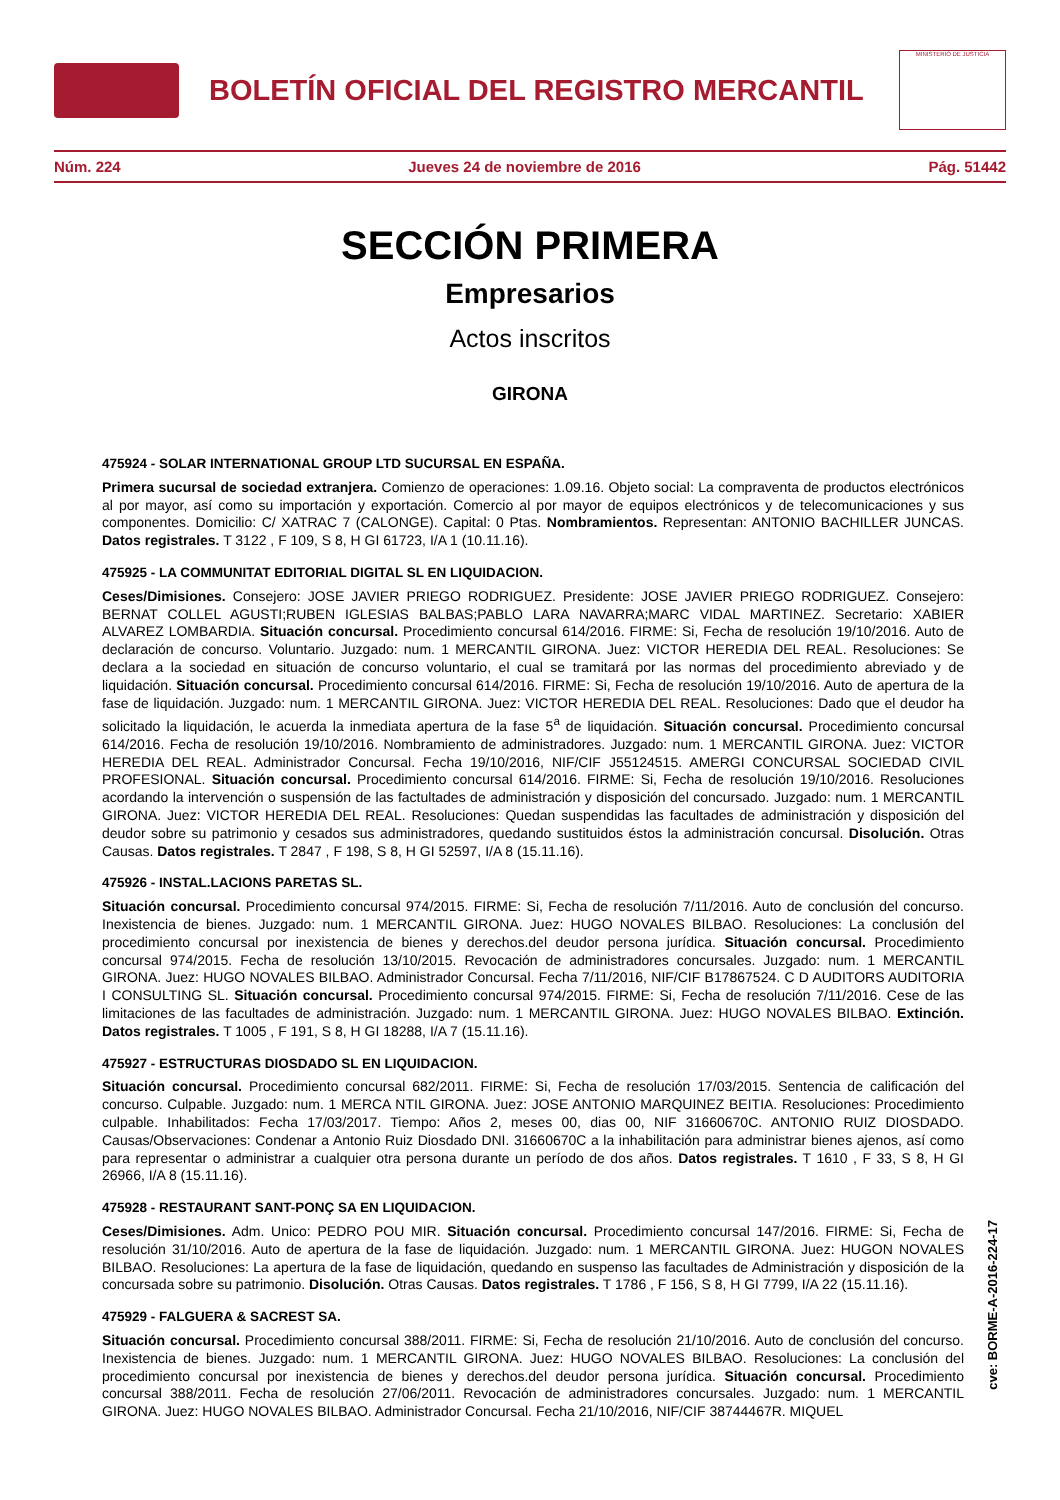BOLETÍN OFICIAL DEL REGISTRO MERCANTIL
MINISTERIO DE JUSTICIA
Núm. 224 Jueves 24 de noviembre de 2016 Pág. 51442
SECCIÓN PRIMERA
Empresarios
Actos inscritos
GIRONA
475924 - SOLAR INTERNATIONAL GROUP LTD SUCURSAL EN ESPAÑA.
Primera sucursal de sociedad extranjera. Comienzo de operaciones: 1.09.16. Objeto social: La compraventa de productos electrónicos al por mayor, así como su importación y exportación. Comercio al por mayor de equipos electrónicos y de telecomunicaciones y sus componentes. Domicilio: C/ XATRAC 7 (CALONGE). Capital: 0 Ptas. Nombramientos. Representan: ANTONIO BACHILLER JUNCAS. Datos registrales. T 3122 , F 109, S 8, H GI 61723, I/A 1 (10.11.16).
475925 - LA COMMUNITAT EDITORIAL DIGITAL SL EN LIQUIDACION.
Ceses/Dimisiones. Consejero: JOSE JAVIER PRIEGO RODRIGUEZ. Presidente: JOSE JAVIER PRIEGO RODRIGUEZ. Consejero: BERNAT COLLEL AGUSTI;RUBEN IGLESIAS BALBAS;PABLO LARA NAVARRA;MARC VIDAL MARTINEZ. Secretario: XABIER ALVAREZ LOMBARDIA. Situación concursal. Procedimiento concursal 614/2016. FIRME: Si, Fecha de resolución 19/10/2016. Auto de declaración de concurso. Voluntario. Juzgado: num. 1 MERCANTIL GIRONA. Juez: VICTOR HEREDIA DEL REAL. Resoluciones: Se declara a la sociedad en situación de concurso voluntario, el cual se tramitará por las normas del procedimiento abreviado y de liquidación. Situación concursal. Procedimiento concursal 614/2016. FIRME: Si, Fecha de resolución 19/10/2016. Auto de apertura de la fase de liquidación. Juzgado: num. 1 MERCANTIL GIRONA. Juez: VICTOR HEREDIA DEL REAL. Resoluciones: Dado que el deudor ha solicitado la liquidación, le acuerda la inmediata apertura de la fase 5<sup>a</sup> de liquidación. Situación concursal. Procedimiento concursal 614/2016. Fecha de resolución 19/10/2016. Nombramiento de administradores. Juzgado: num. 1 MERCANTIL GIRONA. Juez: VICTOR HEREDIA DEL REAL. Administrador Concursal. Fecha 19/10/2016, NIF/CIF J55124515. AMERGI CONCURSAL SOCIEDAD CIVIL PROFESIONAL. Situación concursal. Procedimiento concursal 614/2016. FIRME: Si, Fecha de resolución 19/10/2016. Resoluciones acordando la intervención o suspensión de las factultades de administración y disposición del concursado. Juzgado: num. 1 MERCANTIL GIRONA. Juez: VICTOR HEREDIA DEL REAL. Resoluciones: Quedan suspendidas las facultades de administración y disposición del deudor sobre su patrimonio y cesados sus administradores, quedando sustituidos éstos la administración concursal. Disolución. Otras Causas. Datos registrales. T 2847 , F 198, S 8, H GI 52597, I/A 8 (15.11.16).
475926 - INSTAL.LACIONS PARETAS SL.
Situación concursal. Procedimiento concursal 974/2015. FIRME: Si, Fecha de resolución 7/11/2016. Auto de conclusión del concurso. Inexistencia de bienes. Juzgado: num. 1 MERCANTIL GIRONA. Juez: HUGO NOVALES BILBAO. Resoluciones: La conclusión del procedimiento concursal por inexistencia de bienes y derechos.del deudor persona jurídica. Situación concursal. Procedimiento concursal 974/2015. Fecha de resolución 13/10/2015. Revocación de administradores concursales. Juzgado: num. 1 MERCANTIL GIRONA. Juez: HUGO NOVALES BILBAO. Administrador Concursal. Fecha 7/11/2016, NIF/CIF B17867524. C D AUDITORS AUDITORIA I CONSULTING SL. Situación concursal. Procedimiento concursal 974/2015. FIRME: Si, Fecha de resolución 7/11/2016. Cese de las limitaciones de las facultades de administración. Juzgado: num. 1 MERCANTIL GIRONA. Juez: HUGO NOVALES BILBAO. Extinción. Datos registrales. T 1005 , F 191, S 8, H GI 18288, I/A 7 (15.11.16).
475927 - ESTRUCTURAS DIOSDADO SL EN LIQUIDACION.
Situación concursal. Procedimiento concursal 682/2011. FIRME: Si, Fecha de resolución 17/03/2015. Sentencia de calificación del concurso. Culpable. Juzgado: num. 1 MERCA NTIL GIRONA. Juez: JOSE ANTONIO MARQUINEZ BEITIA. Resoluciones: Procedimiento culpable. Inhabilitados: Fecha 17/03/2017. Tiempo: Años 2, meses 00, dias 00, NIF 31660670C. ANTONIO RUIZ DIOSDADO. Causas/Observaciones: Condenar a Antonio Ruiz Diosdado DNI. 31660670C a la inhabilitación para administrar bienes ajenos, así como para representar o administrar a cualquier otra persona durante un período de dos años. Datos registrales. T 1610 , F 33, S 8, H GI 26966, I/A 8 (15.11.16).
475928 - RESTAURANT SANT-PONÇ SA EN LIQUIDACION.
Ceses/Dimisiones. Adm. Unico: PEDRO POU MIR. Situación concursal. Procedimiento concursal 147/2016. FIRME: Si, Fecha de resolución 31/10/2016. Auto de apertura de la fase de liquidación. Juzgado: num. 1 MERCANTIL GIRONA. Juez: HUGON NOVALES BILBAO. Resoluciones: La apertura de la fase de liquidación, quedando en suspenso las facultades de Administración y disposición de la concursada sobre su patrimonio. Disolución. Otras Causas. Datos registrales. T 1786 , F 156, S 8, H GI 7799, I/A 22 (15.11.16).
475929 - FALGUERA & SACREST SA.
Situación concursal. Procedimiento concursal 388/2011. FIRME: Si, Fecha de resolución 21/10/2016. Auto de conclusión del concurso. Inexistencia de bienes. Juzgado: num. 1 MERCANTIL GIRONA. Juez: HUGO NOVALES BILBAO. Resoluciones: La conclusión del procedimiento concursal por inexistencia de bienes y derechos.del deudor persona jurídica. Situación concursal. Procedimiento concursal 388/2011. Fecha de resolución 27/06/2011. Revocación de administradores concursales. Juzgado: num. 1 MERCANTIL GIRONA. Juez: HUGO NOVALES BILBAO. Administrador Concursal. Fecha 21/10/2016, NIF/CIF 38744467R. MIQUEL
cve: BORME-A-2016-224-17